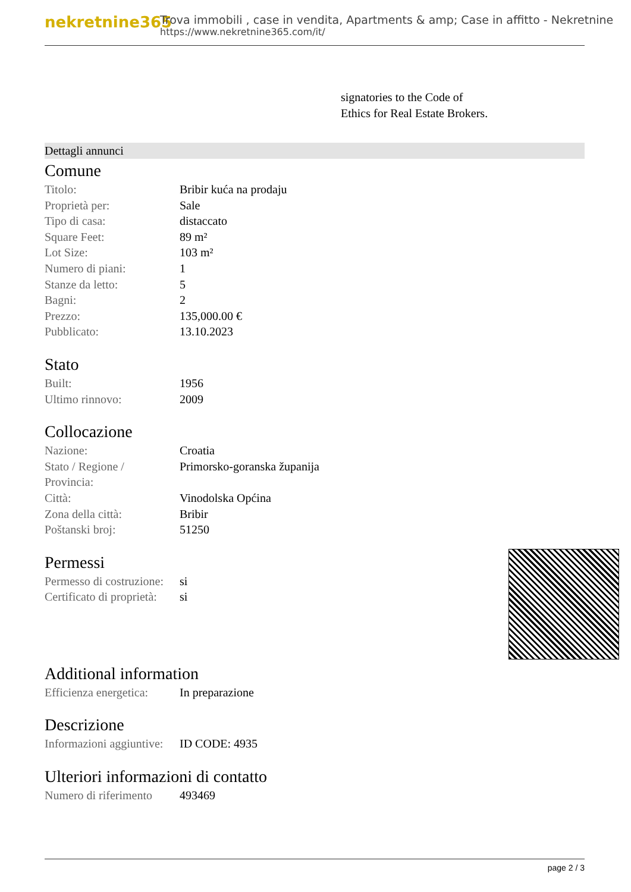nekretnine365
Trova immobili , case in vendita, Apartments & amp; Case in affitto - Nekretnine
https://www.nekretnine365.com/it/
signatories to the Code of
Ethics for Real Estate Brokers.
Dettagli annunci
Comune
| Titolo: | Bribir kuća na prodaju |
| Proprietà per: | Sale |
| Tipo di casa: | distaccato |
| Square Feet: | 89 m² |
| Lot Size: | 103 m² |
| Numero di piani: | 1 |
| Stanze da letto: | 5 |
| Bagni: | 2 |
| Prezzo: | 135,000.00 € |
| Pubblicato: | 13.10.2023 |
Stato
| Built: | 1956 |
| Ultimo rinnovo: | 2009 |
Collocazione
| Nazione: | Croatia |
| Stato / Regione / Provincia: | Primorsko-goranska županija |
| Città: | Vinodolska Općina |
| Zona della città: | Bribir |
| Poštanski broj: | 51250 |
Permessi
| Permesso di costruzione: | si |
| Certificato di proprietà: | si |
Additional information
| Efficienza energetica: | In preparazione |
Descrizione
| Informazioni aggiuntive: | ID CODE: 4935 |
Ulteriori informazioni di contatto
| Numero di riferimento | 493469 |
page 2 / 3